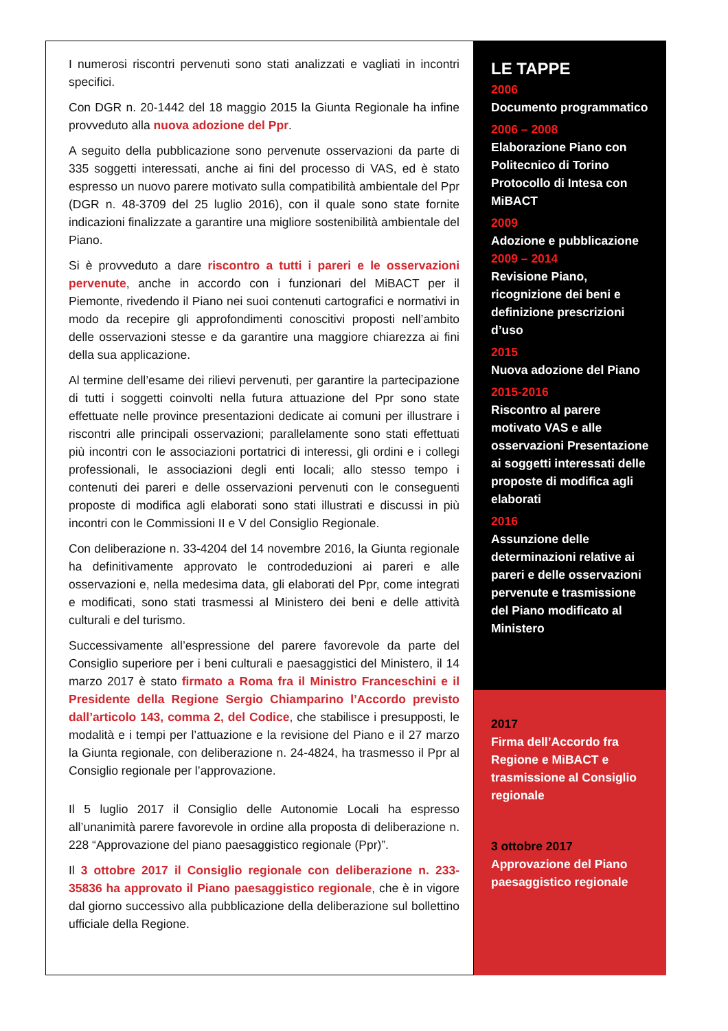I numerosi riscontri pervenuti sono stati analizzati e vagliati in incontri specifici.
Con DGR n. 20-1442 del 18 maggio 2015 la Giunta Regionale ha infine provveduto alla nuova adozione del Ppr.
A seguito della pubblicazione sono pervenute osservazioni da parte di 335 soggetti interessati, anche ai fini del processo di VAS, ed è stato espresso un nuovo parere motivato sulla compatibilità ambientale del Ppr (DGR n. 48-3709 del 25 luglio 2016), con il quale sono state fornite indicazioni finalizzate a garantire una migliore sostenibilità ambientale del Piano.
Si è provveduto a dare riscontro a tutti i pareri e le osservazioni pervenute, anche in accordo con i funzionari del MiBACT per il Piemonte, rivedendo il Piano nei suoi contenuti cartografici e normativi in modo da recepire gli approfondimenti conoscitivi proposti nell’ambito delle osservazioni stesse e da garantire una maggiore chiarezza ai fini della sua applicazione.
Al termine dell’esame dei rilievi pervenuti, per garantire la partecipazione di tutti i soggetti coinvolti nella futura attuazione del Ppr sono state effettuate nelle province presentazioni dedicate ai comuni per illustrare i riscontri alle principali osservazioni; parallelamente sono stati effettuati più incontri con le associazioni portatrici di interessi, gli ordini e i collegi professionali, le associazioni degli enti locali; allo stesso tempo i contenuti dei pareri e delle osservazioni pervenuti con le conseguenti proposte di modifica agli elaborati sono stati illustrati e discussi in più incontri con le Commissioni II e V del Consiglio Regionale.
Con deliberazione n. 33-4204 del 14 novembre 2016, la Giunta regionale ha definitivamente approvato le controdeduzioni ai pareri e alle osservazioni e, nella medesima data, gli elaborati del Ppr, come integrati e modificati, sono stati trasmessi al Ministero dei beni e delle attività culturali e del turismo.
Successivamente all’espressione del parere favorevole da parte del Consiglio superiore per i beni culturali e paesaggistici del Ministero, il 14 marzo 2017 è stato firmato a Roma fra il Ministro Franceschini e il Presidente della Regione Sergio Chiamparino l’Accordo previsto dall’articolo 143, comma 2, del Codice, che stabilisce i presupposti, le modalità e i tempi per l’attuazione e la revisione del Piano e il 27 marzo la Giunta regionale, con deliberazione n. 24-4824, ha trasmesso il Ppr al Consiglio regionale per l’approvazione.
Il 5 luglio 2017 il Consiglio delle Autonomie Locali ha espresso all’unanimità parere favorevole in ordine alla proposta di deliberazione n. 228 “Approvazione del piano paesaggistico regionale (Ppr)”.
Il 3 ottobre 2017 il Consiglio regionale con deliberazione n. 233-35836 ha approvato il Piano paesaggistico regionale, che è in vigore dal giorno successivo alla pubblicazione della deliberazione sul bollettino ufficiale della Regione.
LE TAPPE
2006
Documento programmatico
2006 – 2008
Elaborazione Piano con Politecnico di Torino Protocollo di Intesa con MiBACT
2009
Adozione e pubblicazione
2009 – 2014
Revisione Piano, ricognizione dei beni e definizione prescrizioni d’uso
2015
Nuova adozione del Piano
2015-2016
Riscontro al parere motivato VAS e alle osservazioni Presentazione ai soggetti interessati delle proposte di modifica agli elaborati
2016
Assunzione delle determinazioni relative ai pareri e delle osservazioni pervenute e trasmissione del Piano modificato al Ministero
2017
Firma dell’Accordo fra Regione e MiBACT e trasmissione al Consiglio regionale
3 ottobre 2017
Approvazione del Piano paesaggistico regionale